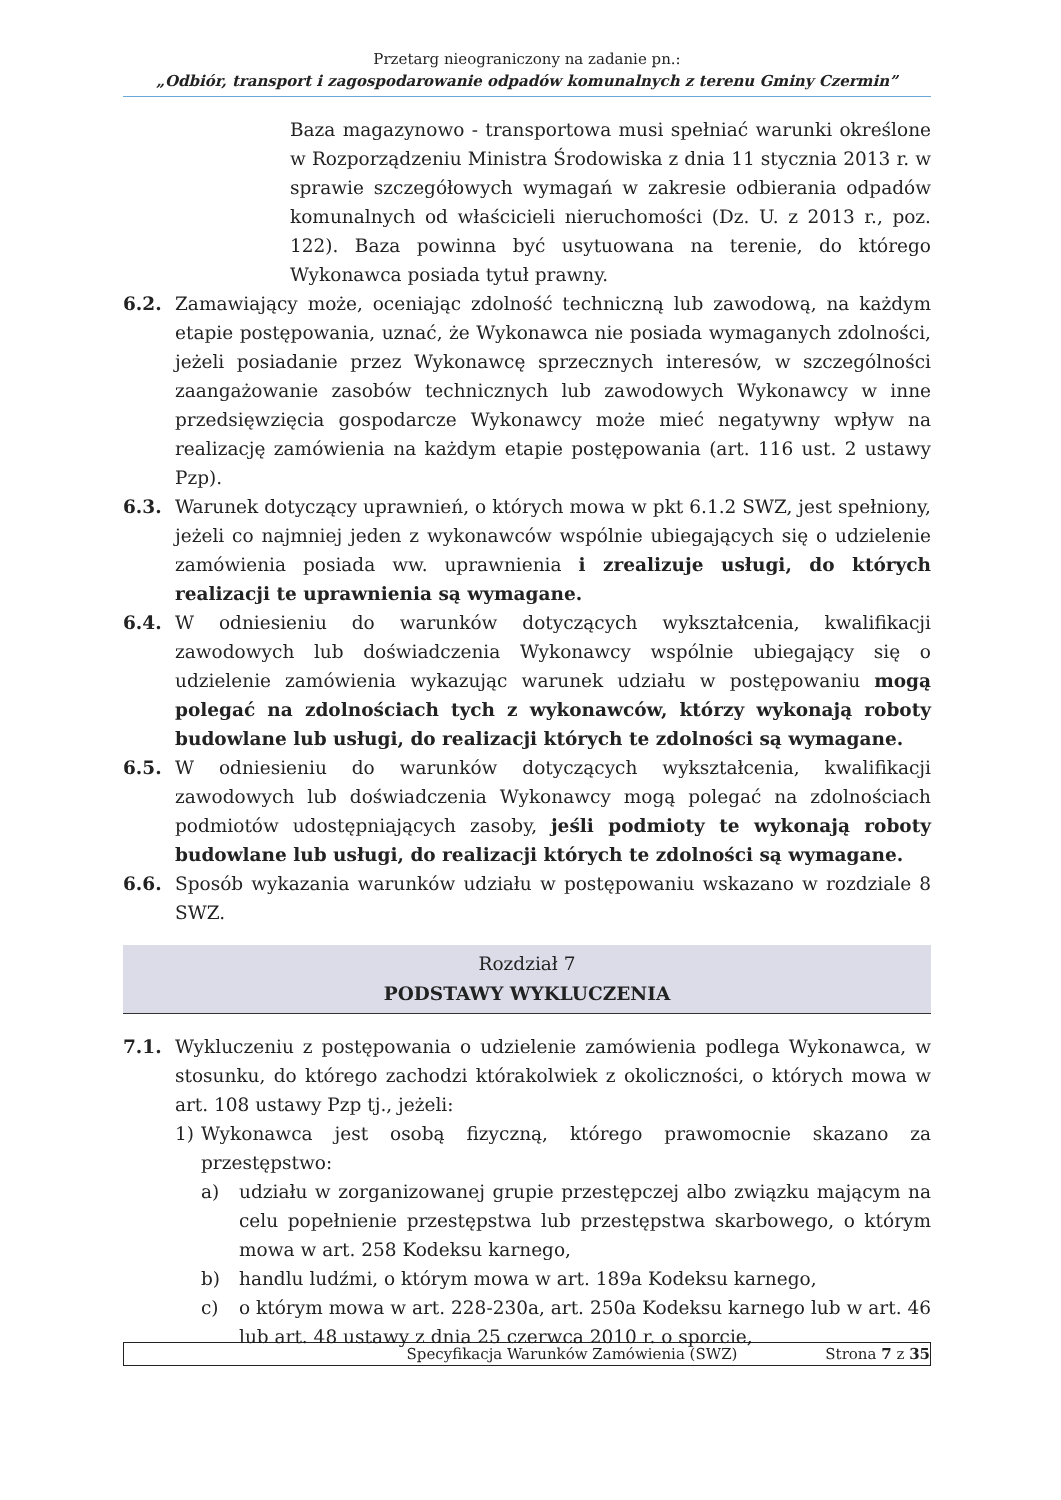Przetarg nieograniczony na zadanie pn.:
„Odbiór, transport i zagospodarowanie odpadów komunalnych z terenu Gminy Czermin”
Baza magazynowo - transportowa musi spełniać warunki określone w Rozporządzeniu Ministra Środowiska z dnia 11 stycznia 2013 r. w sprawie szczegółowych wymagań w zakresie odbierania odpadów komunalnych od właścicieli nieruchomości (Dz. U. z 2013 r., poz. 122). Baza powinna być usytuowana na terenie, do którego Wykonawca posiada tytuł prawny.
6.2. Zamawiający może, oceniając zdolność techniczną lub zawodową, na każdym etapie postępowania, uznać, że Wykonawca nie posiada wymaganych zdolności, jeżeli posiadanie przez Wykonawcę sprzecznych interesów, w szczególności zaangażowanie zasobów technicznych lub zawodowych Wykonawcy w inne przedsięwzięcia gospodarcze Wykonawcy może mieć negatywny wpływ na realizację zamówienia na każdym etapie postępowania (art. 116 ust. 2 ustawy Pzp).
6.3. Warunek dotyczący uprawnień, o których mowa w pkt 6.1.2 SWZ, jest spełniony, jeżeli co najmniej jeden z wykonawców wspólnie ubiegających się o udzielenie zamówienia posiada ww. uprawnienia i zrealizuje usługi, do których realizacji te uprawnienia są wymagane.
6.4. W odniesieniu do warunków dotyczących wykształcenia, kwalifikacji zawodowych lub doświadczenia Wykonawcy wspólnie ubiegający się o udzielenie zamówienia wykazując warunek udziału w postępowaniu mogą polegać na zdolnościach tych z wykonawców, którzy wykonają roboty budowlane lub usługi, do realizacji których te zdolności są wymagane.
6.5. W odniesieniu do warunków dotyczących wykształcenia, kwalifikacji zawodowych lub doświadczenia Wykonawcy mogą polegać na zdolnościach podmiotów udostępniających zasoby, jeśli podmioty te wykonają roboty budowlane lub usługi, do realizacji których te zdolności są wymagane.
6.6. Sposób wykazania warunków udziału w postępowaniu wskazano w rozdziale 8 SWZ.
Rozdział 7
PODSTAWY WYKLUCZENIA
7.1. Wykluczeniu z postępowania o udzielenie zamówienia podlega Wykonawca, w stosunku, do którego zachodzi którakolwiek z okoliczności, o których mowa w art. 108 ustawy Pzp tj., jeżeli:
1) Wykonawca jest osobą fizyczną, którego prawomocnie skazano za przestępstwo:
a) udziału w zorganizowanej grupie przestępczej albo związku mającym na celu popełnienie przestępstwa lub przestępstwa skarbowego, o którym mowa w art. 258 Kodeksu karnego,
b) handlu ludźmi, o którym mowa w art. 189a Kodeksu karnego,
c) o którym mowa w art. 228-230a, art. 250a Kodeksu karnego lub w art. 46 lub art. 48 ustawy z dnia 25 czerwca 2010 r. o sporcie,
Specyfikacja Warunków Zamówienia (SWZ) Strona 7 z 35